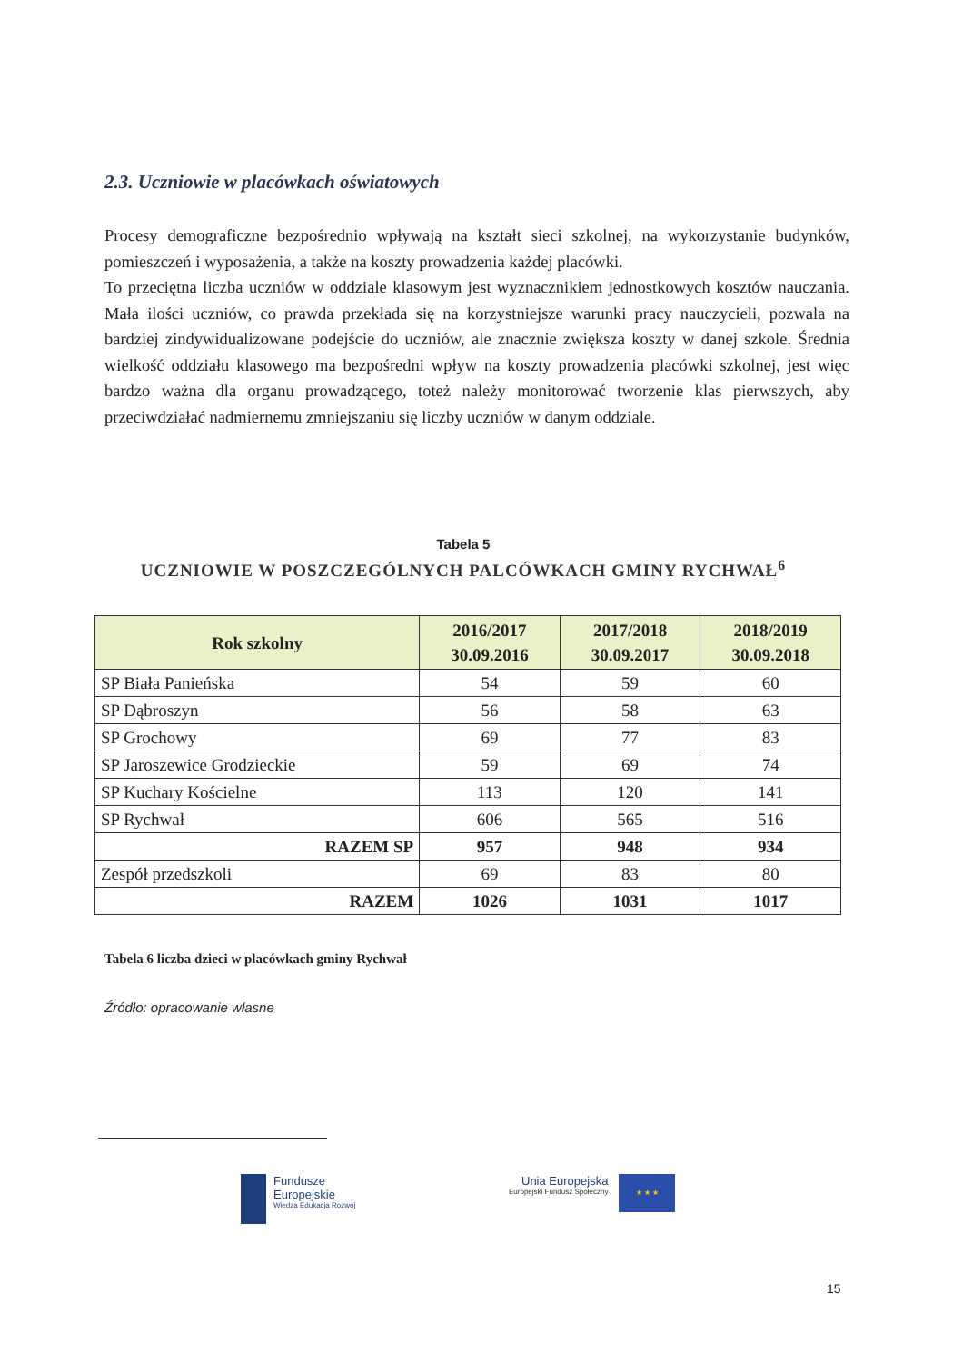2.3. Uczniowie w placówkach oświatowych
Procesy demograficzne bezpośrednio wpływają na kształt sieci szkolnej, na wykorzystanie budynków, pomieszczeń i wyposażenia, a także na koszty prowadzenia każdej placówki.
To przeciętna liczba uczniów w oddziale klasowym jest wyznacznikiem jednostkowych kosztów nauczania. Mała ilości uczniów, co prawda przekłada się na korzystniejsze warunki pracy nauczycieli, pozwala na bardziej zindywidualizowane podejście do uczniów, ale znacznie zwiększa koszty w danej szkole. Średnia wielkość oddziału klasowego ma bezpośredni wpływ na koszty prowadzenia placówki szkolnej, jest więc bardzo ważna dla organu prowadzącego, toteż należy monitorować tworzenie klas pierwszych, aby przeciwdziałać nadmiernemu zmniejszaniu się liczby uczniów w danym oddziale.
Tabela 5
UCZNIOWIE W POSZCZEGÓLNYCH PALCÓWKACH GMINY RYCHWAŁ<sup>6</sup>
| Rok szkolny | 2016/2017 30.09.2016 | 2017/2018 30.09.2017 | 2018/2019 30.09.2018 |
| --- | --- | --- | --- |
| SP Biała Panieńska | 54 | 59 | 60 |
| SP Dąbroszyn | 56 | 58 | 63 |
| SP Grochowy | 69 | 77 | 83 |
| SP Jaroszewice Grodzieckie | 59 | 69 | 74 |
| SP Kuchary Kościelne | 113 | 120 | 141 |
| SP Rychwał | 606 | 565 | 516 |
| RAZEM SP | 957 | 948 | 934 |
| Zespół przedszkoli | 69 | 83 | 80 |
| RAZEM | 1026 | 1031 | 1017 |
Tabela 6 liczba dzieci w placówkach gminy Rychwał
Źródło: opracowanie własne
Fundusze
Europejskie
Wiedza Edukacja Rozwój
Unia Europejska
Europejski Fundusz Społeczny
★ ★ ★
15